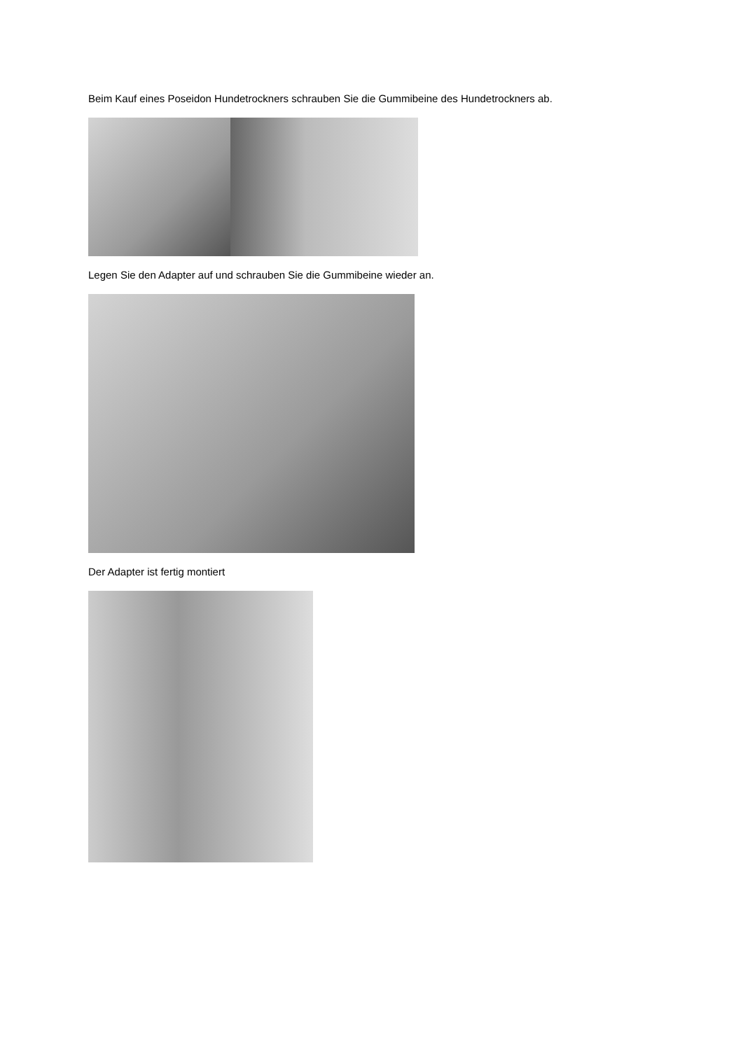Beim Kauf eines Poseidon Hundetrockners schrauben Sie die Gummibeine des Hundetrockners ab.
Legen Sie den Adapter auf und schrauben Sie die Gummibeine wieder an.
Der Adapter ist fertig montiert